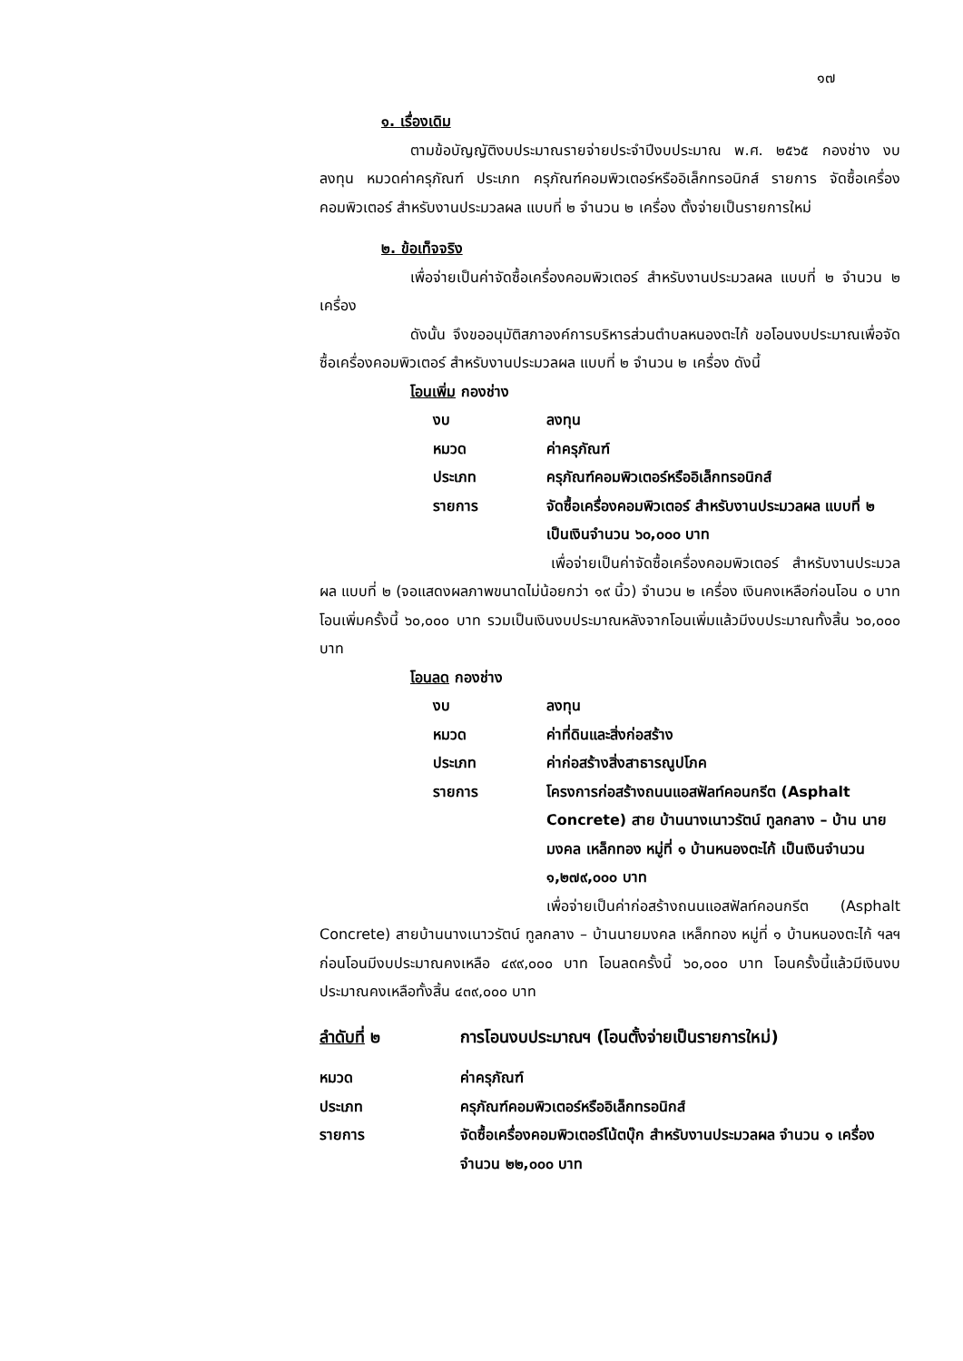๑๗
๑. เรื่องเดิม
ตามข้อบัญญัติงบประมาณรายจ่ายประจำปีงบประมาณ พ.ศ. ๒๕๖๕ กองช่าง งบลงทุน หมวดค่าครุภัณฑ์ ประเภท ครุภัณฑ์คอมพิวเตอร์หรืออิเล็กทรอนิกส์ รายการ จัดซื้อเครื่องคอมพิวเตอร์ สำหรับงานประมวลผล แบบที่ ๒ จำนวน ๒ เครื่อง ตั้งจ่ายเป็นรายการใหม่
๒. ข้อเท็จจริง
เพื่อจ่ายเป็นค่าจัดซื้อเครื่องคอมพิวเตอร์ สำหรับงานประมวลผล แบบที่ ๒ จำนวน ๒ เครื่อง
ดังนั้น จึงขออนุมัติสภาองค์การบริหารส่วนตำบลหนองตะไก้ ขอโอนงบประมาณเพื่อจัดซื้อเครื่องคอมพิวเตอร์ สำหรับงานประมวลผล แบบที่ ๒ จำนวน ๒ เครื่อง ดังนี้
โอนเพิ่ม กองช่าง
งบ ลงทุน
หมวด ค่าครุภัณฑ์
ประเภท ครุภัณฑ์คอมพิวเตอร์หรืออิเล็กทรอนิกส์
รายการ จัดซื้อเครื่องคอมพิวเตอร์ สำหรับงานประมวลผล แบบที่ ๒ เป็นเงินจำนวน ๖๐,๐๐๐ บาท
เพื่อจ่ายเป็นค่าจัดซื้อเครื่องคอมพิวเตอร์ สำหรับงานประมวลผล แบบที่ ๒ (จอแสดงผลภาพขนาดไม่น้อยกว่า ๑๙ นิ้ว) จำนวน ๒ เครื่อง เงินคงเหลือก่อนโอน ๐ บาท โอนเพิ่มครั้งนี้ ๖๐,๐๐๐ บาท รวมเป็นเงินงบประมาณหลังจากโอนเพิ่มแล้วมีงบประมาณทั้งสิ้น ๖๐,๐๐๐ บาท
โอนลด กองช่าง
งบ ลงทุน
หมวด ค่าที่ดินและสิ่งก่อสร้าง
ประเภท ค่าก่อสร้างสิ่งสาธารณูปโภค
รายการ โครงการก่อสร้างถนนแอสฟัลท์คอนกรีต (Asphalt Concrete) สาย บ้านนางเนาวรัตน์ ทูลกลาง – บ้าน นายมงคล เหล็กทอง หมู่ที่ ๑ บ้านหนองตะไก้ เป็นเงินจำนวน ๑,๒๗๙,๐๐๐ บาท
เพื่อจ่ายเป็นค่าก่อสร้างถนนแอสฟัลท์คอนกรีต (Asphalt Concrete) สายบ้านนางเนาวรัตน์ ทูลกลาง – บ้านนายมงคล เหล็กทอง หมู่ที่ ๑ บ้านหนองตะไก้ ฯลฯ ก่อนโอนมีงบประมาณคงเหลือ ๔๙๙,๐๐๐ บาท โอนลดครั้งนี้ ๖๐,๐๐๐ บาท โอนครั้งนี้แล้วมีเงินงบประมาณคงเหลือทั้งสิ้น ๔๓๙,๐๐๐ บาท
ลำดับที่ ๒ การโอนงบประมาณฯ (โอนตั้งจ่ายเป็นรายการใหม่)
หมวด ค่าครุภัณฑ์
ประเภท ครุภัณฑ์คอมพิวเตอร์หรืออิเล็กทรอนิกส์
รายการ จัดซื้อเครื่องคอมพิวเตอร์โน้ตบุ๊ก สำหรับงานประมวลผล จำนวน ๑ เครื่อง จำนวน ๒๒,๐๐๐ บาท